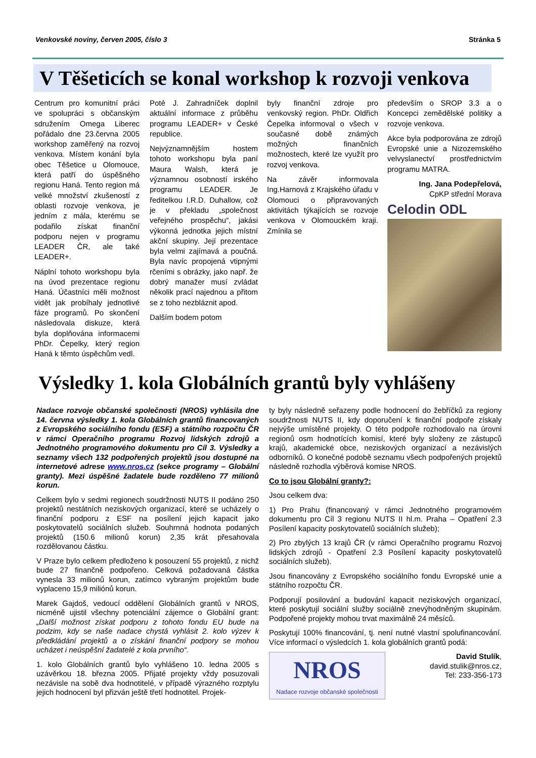Venkovské noviny, červen 2005, číslo 3 Stránka 5
V Těšeticích se konal workshop k rozvoji venkova
Centrum pro komunitní práci ve spolupráci s občanským sdružením Omega Liberec pořádalo dne 23.června 2005 workshop zaměřený na rozvoj venkova. Místem konání byla obec Těšetice u Olomouce, která patří do úspěšného regionu Haná. Tento region má velké množství zkušeností z oblasti rozvoje venkova, je jedním z mála, kterému se podařilo získat finanční podporu nejen v programu LEADER ČR, ale také LEADER+.
Náplní tohoto workshopu byla na úvod prezentace regionu Haná. Účastníci měli možnost vidět jak probíhaly jednotlivé fáze programů. Po skončení následovala diskuze, která byla doplňována informacemi PhDr. Čepelky, který region Haná k těmto úspěchům vedl.
Poté J. Zahradníček doplnil aktuální informace z průběhu programu LEADER+ v České republice.
Nejvýznamnějším hostem tohoto workshopu byla paní Maura Walsh, která je významnou osobností irského programu LEADER. Je ředitelkou I.R.D. Duhallow, což je v překladu „společnost veřejného prospěchu“, jakási výkonná jednotka jejich místní akční skupiny. Její prezentace byla velmi zajímavá a poučná. Byla navíc propojená vtipnými rčeními s obrázky, jako např. že dobrý manažer musí zvládat několik prací najednou a přitom se z toho nezbláznit apod.
Dalším bodem potom
byly finanční zdroje pro venkovský region. PhDr. Oldřich Čepelka informoval o všech v současné době známých možných finančních možnostech, které lze využít pro rozvoj venkova.
Na závěr informovala Ing.Harnová z Krajského úřadu v Olomouci o připravovaných aktivitách týkajících se rozvoje venkova v Olomouckém kraji. Zmínila se
především o SROP 3.3 a o Koncepci zemědělské politiky a rozvoje venkova.
Akce byla podporována ze zdrojů Evropské unie a Nizozemského velvyslanectví prostřednictvím programu MATRA.
Ing. Jana Podepřelová,
CpKP střední Morava
Celodin ODL
Výsledky 1. kola Globálních grantů byly vyhlášeny
Nadace rozvoje občanské společnosti (NROS) vyhlásila dne 14. června výsledky 1. kola Globálních grantů financovaných z Evropského sociálního fondu (ESF) a státního rozpočtu ČR v rámci Operačního programu Rozvoj lidských zdrojů a Jednotného programového dokumentu pro Cíl 3. Výsledky a seznamy všech 132 podpořených projektů jsou dostupné na internetové adrese www.nros.cz (sekce programy – Globální granty). Mezi úspěšné žadatele bude rozděleno 77 milionů korun.
Celkem bylo v sedmi regionech soudržnosti NUTS II podáno 250 projektů nestátních neziskových organizací, které se ucházely o finanční podporu z ESF na posílení jejich kapacit jako poskytovatelů sociálních služeb. Souhrnná hodnota podaných projektů (150.6 milionů korun) 2,35 krát přesahovala rozdělovanou částku.
V Praze bylo celkem předloženo k posouzení 55 projektů, z nichž bude 27 finančně podpořeno. Celková požadovaná částka vynesla 33 milionů korun, zatímco vybraným projektům bude vyplaceno 15,9 miliónů korun.
Marek Gajdoš, vedoucí oddělení Globálních grantů v NROS, nicméně ujistil všechny potenciální zájemce o Globální grant: „Další možnost získat podporu z tohoto fondu EU bude na podzim, kdy se naše nadace chystá vyhlásit 2. kolo výzev k předkládání projektů a o získání finanční podpory se mohou ucházet i neúspěšní žadatelé z kola prvního“.
1. kolo Globálních grantů bylo vyhlášeno 10. ledna 2005 s uzávěrkou 18. března 2005. Přijaté projekty vždy posuzovali nezávisle na sobě dva hodnotitelé, v případě výrazného rozptylu jejich hodnocení byl přizván ještě třetí hodnotitel. Projek-
ty byly následně seřazeny podle hodnocení do žebříčků za regiony soudržnosti NUTS II, kdy doporučení k finanční podpoře získaly nejvýše umístěné projekty. O této podpoře rozhodovalo na úrovni regionů osm hodnotících komisí, které byly složeny ze zástupců krajů, akademické obce, neziskových organizací a nezávislých odborníků. O konečné podobě seznamu všech podpořených projektů následně rozhodla výběrová komise NROS.
Co to jsou Globální granty?:
Jsou celkem dva:
1) Pro Prahu (financovaný v rámci Jednotného programovém dokumentu pro Cíl 3 regionu NUTS II hl.m. Praha – Opatření 2.3 Posílení kapacity poskytovatelů sociálních služeb);
2) Pro zbylých 13 krajů ČR (v rámci Operačního programu Rozvoj lidských zdrojů - Opatření 2.3 Posílení kapacity poskytovatelů sociálních služeb).
Jsou financovány z Evropského sociálního fondu Evropské unie a státního rozpočtu ČR.
Podporují posilování a budování kapacit neziskových organizací, které poskytují sociální služby sociálně znevýhodněným skupinám. Podpořené projekty mohou trvat maximálně 24 měsíců.
Poskytují 100% financování, tj. není nutné vlastní spolufinancování. Více informací o výsledcích 1. kola globálních grantů podá:
NROS Nadace rozvoje občanské společnosti
David Stulík,
david.stulik@nros.cz,
Tel: 233-356-173